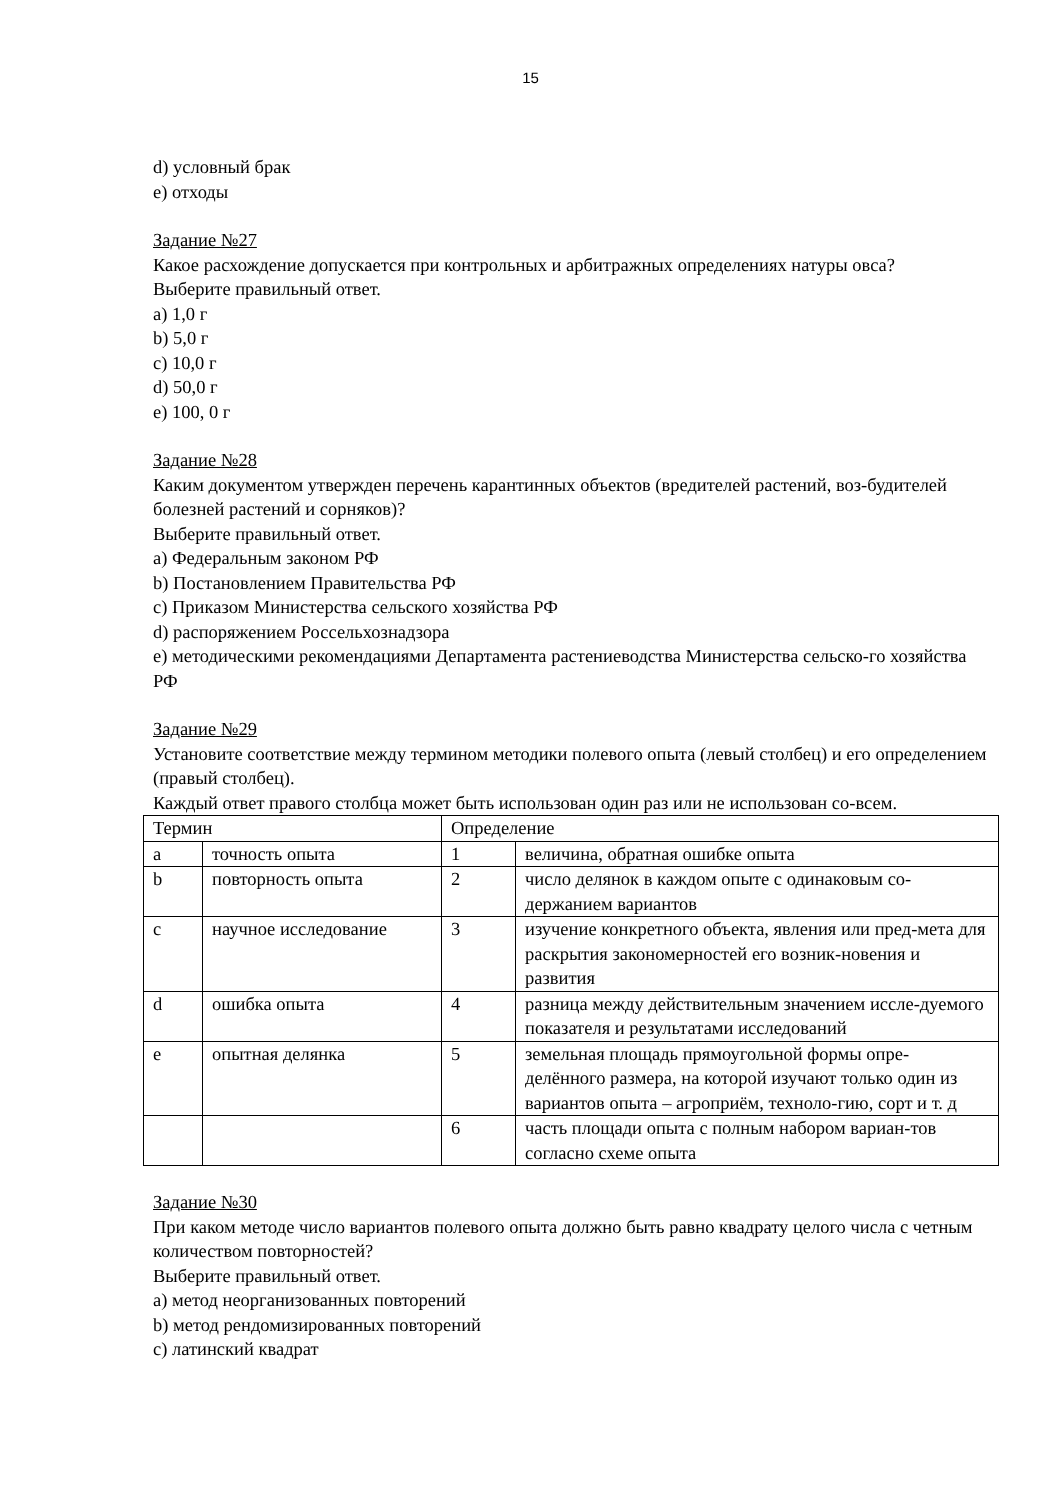15
d) условный брак
e) отходы
Задание №27
Какое расхождение допускается при контрольных и арбитражных определениях натуры овса?
Выберите правильный ответ.
a) 1,0 г
b) 5,0 г
c) 10,0 г
d) 50,0 г
e) 100, 0 г
Задание №28
Каким документом утвержден перечень карантинных объектов (вредителей растений, воз-будителей болезней растений и сорняков)?
Выберите правильный ответ.
a) Федеральным законом РФ
b) Постановлением Правительства РФ
c) Приказом Министерства сельского хозяйства РФ
d) распоряжением Россельхознадзора
e) методическими рекомендациями Департамента растениеводства Министерства сельско-го хозяйства РФ
Задание №29
Установите соответствие между термином методики полевого опыта (левый столбец) и его определением (правый столбец).
Каждый ответ правого столбца может быть использован один раз или не использован со-всем.
| Термин | | Определение | |
| a | точность опыта | 1 | величина, обратная ошибке опыта |
| b | повторность опыта | 2 | число делянок в каждом опыте с одинаковым со-держанием вариантов |
| c | научное исследование | 3 | изучение конкретного объекта, явления или пред-мета для раскрытия закономерностей его возник-новения и развития |
| d | ошибка опыта | 4 | разница между действительным значением иссле-дуемого показателя и результатами исследований |
| e | опытная делянка | 5 | земельная площадь прямоугольной формы опре-делённого размера, на которой изучают только один из вариантов опыта – агроприём, техноло-гию, сорт и т. д |
| | | 6 | часть площади опыта с полным набором вариан-тов согласно схеме опыта |
Задание №30
При каком методе число вариантов полевого опыта должно быть равно квадрату целого числа с четным количеством повторностей?
Выберите правильный ответ.
a) метод неорганизованных повторений
b) метод рендомизированных повторений
c) латинский квадрат